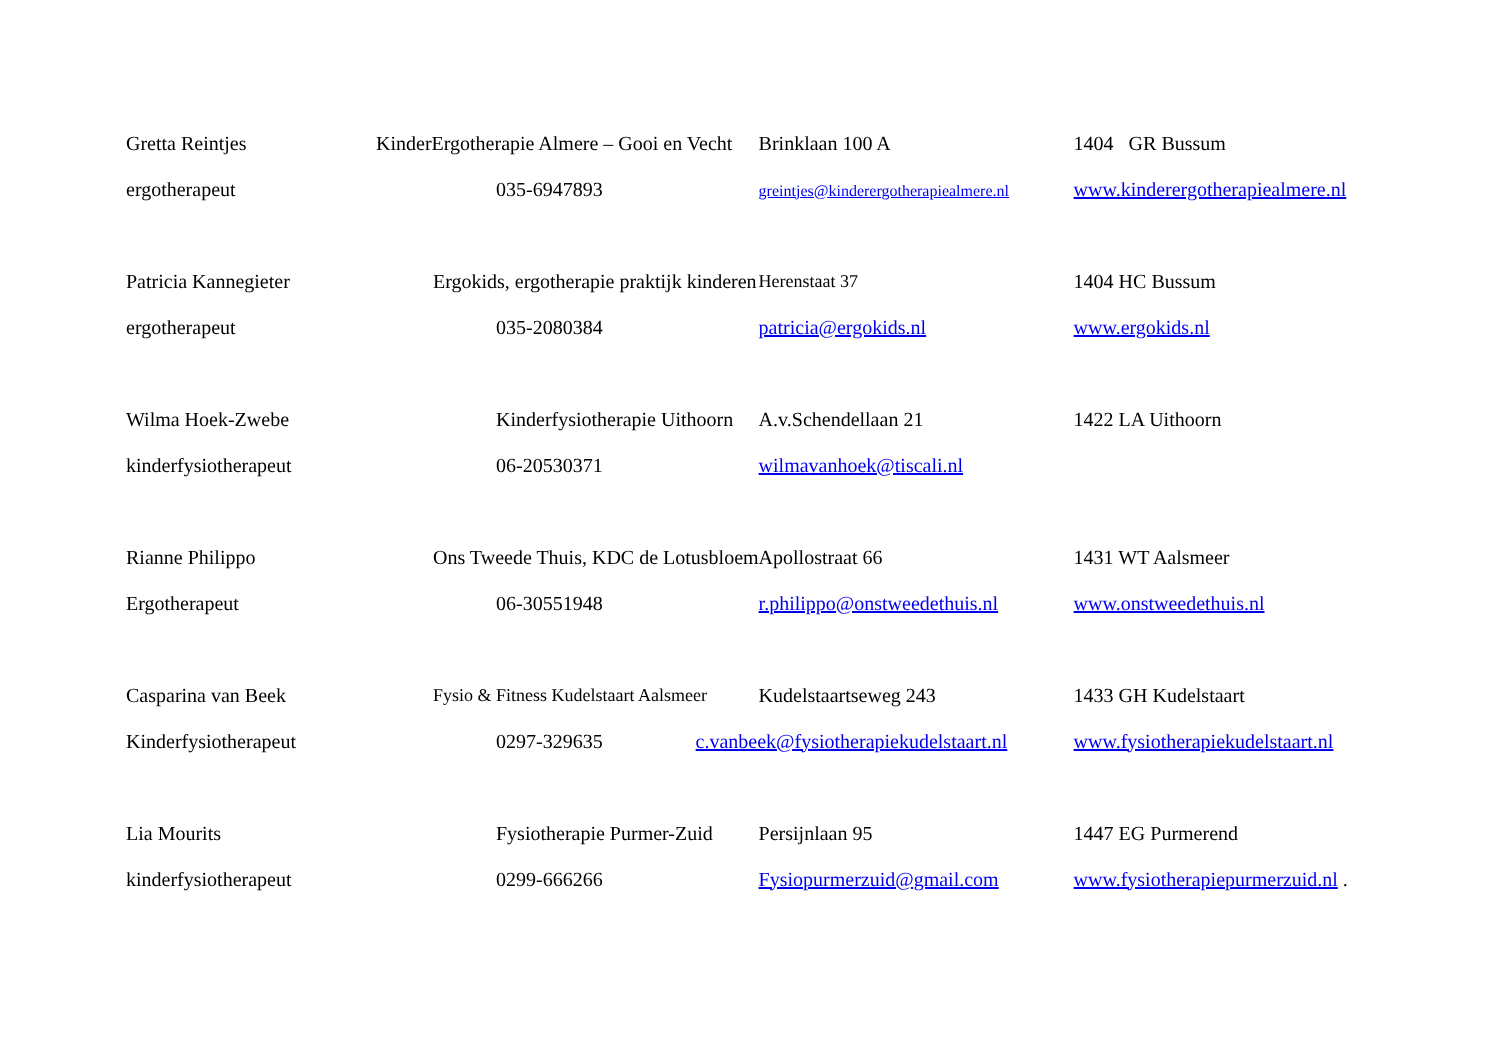| Gretta Reintjes | KinderErgotherapie Almere – Gooi en Vecht | Brinklaan 100 A | 1404 GR Bussum |
| ergotherapeut | 035-6947893 | greintjes@kinderergotherapiealmere.nl | www.kinderergotherapiealmere.nl |
| Patricia Kannegieter | Ergokids, ergotherapie praktijk kinderen | Herenstaat 37 | 1404 HC Bussum |
| ergotherapeut | 035-2080384 | patricia@ergokids.nl | www.ergokids.nl |
| Wilma Hoek-Zwebe | Kinderfysiotherapie Uithoorn | A.v.Schendellaan 21 | 1422 LA Uithoorn |
| kinderfysiotherapeut | 06-20530371 | wilmavanhoek@tiscali.nl | |
| Rianne Philippo | Ons Tweede Thuis, KDC de Lotusbloem | Apollostraat 66 | 1431 WT Aalsmeer |
| Ergotherapeut | 06-30551948 | r.philippo@onstweedethuis.nl | www.onstweedethuis.nl |
| Casparina van Beek | Fysio & Fitness Kudelstaart Aalsmeer | Kudelstaartseweg 243 | 1433 GH Kudelstaart |
| Kinderfysiotherapeut | 0297-329635 | c.vanbeek@fysiotherapiekudelstaart.nl | www.fysiotherapiekudelstaart.nl |
| Lia Mourits | Fysiotherapie Purmer-Zuid | Persijnlaan 95 | 1447 EG Purmerend |
| kinderfysiotherapeut | 0299-666266 | Fysiopurmerzuid@gmail.com | www.fysiotherapiepurmerzuid.nl . |